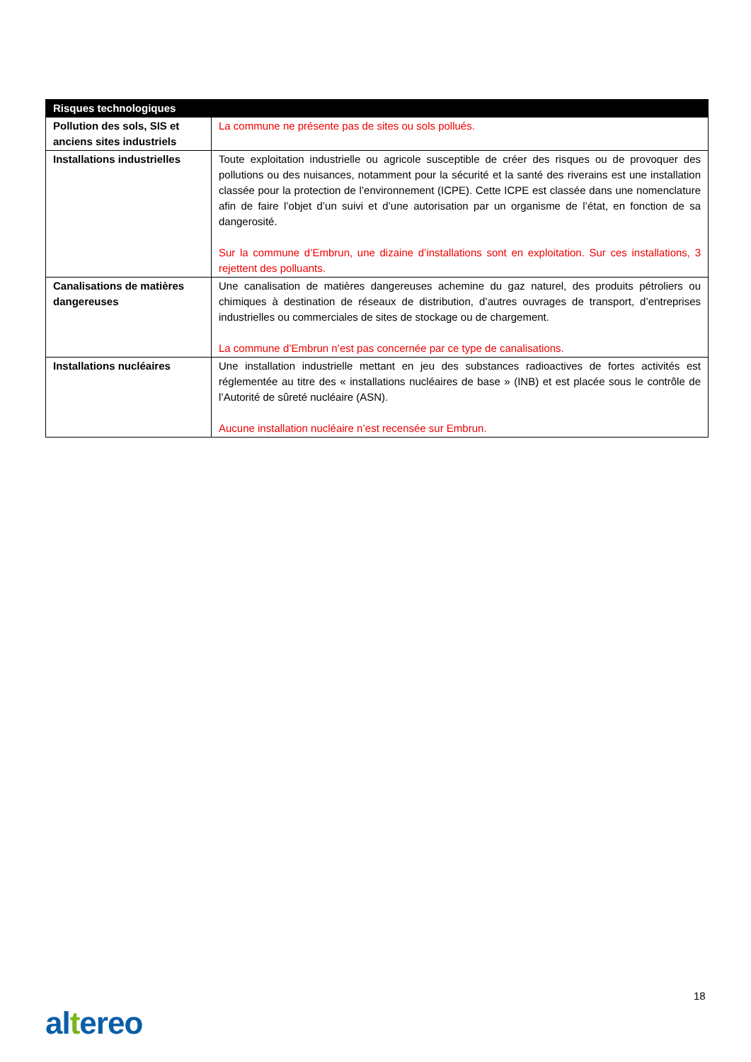| Risques technologiques | |
| --- | --- |
| Pollution des sols, SIS et anciens sites industriels | La commune ne présente pas de sites ou sols pollués. |
| Installations industrielles | Toute exploitation industrielle ou agricole susceptible de créer des risques ou de provoquer des pollutions ou des nuisances, notamment pour la sécurité et la santé des riverains est une installation classée pour la protection de l’environnement (ICPE). Cette ICPE est classée dans une nomenclature afin de faire l’objet d’un suivi et d’une autorisation par un organisme de l’état, en fonction de sa dangerosité. Sur la commune d’Embrun, une dizaine d’installations sont en exploitation. Sur ces installations, 3 rejettent des polluants. |
| Canalisations de matières dangereuses | Une canalisation de matières dangereuses achemine du gaz naturel, des produits pétroliers ou chimiques à destination de réseaux de distribution, d’autres ouvrages de transport, d’entreprises industrielles ou commerciales de sites de stockage ou de chargement. La commune d’Embrun n’est pas concernée par ce type de canalisations. |
| Installations nucléaires | Une installation industrielle mettant en jeu des substances radioactives de fortes activités est réglementée au titre des « installations nucléaires de base » (INB) et est placée sous le contrôle de l’Autorité de sûreté nucléaire (ASN). Aucune installation nucléaire n’est recensée sur Embrun. |
18
altereo